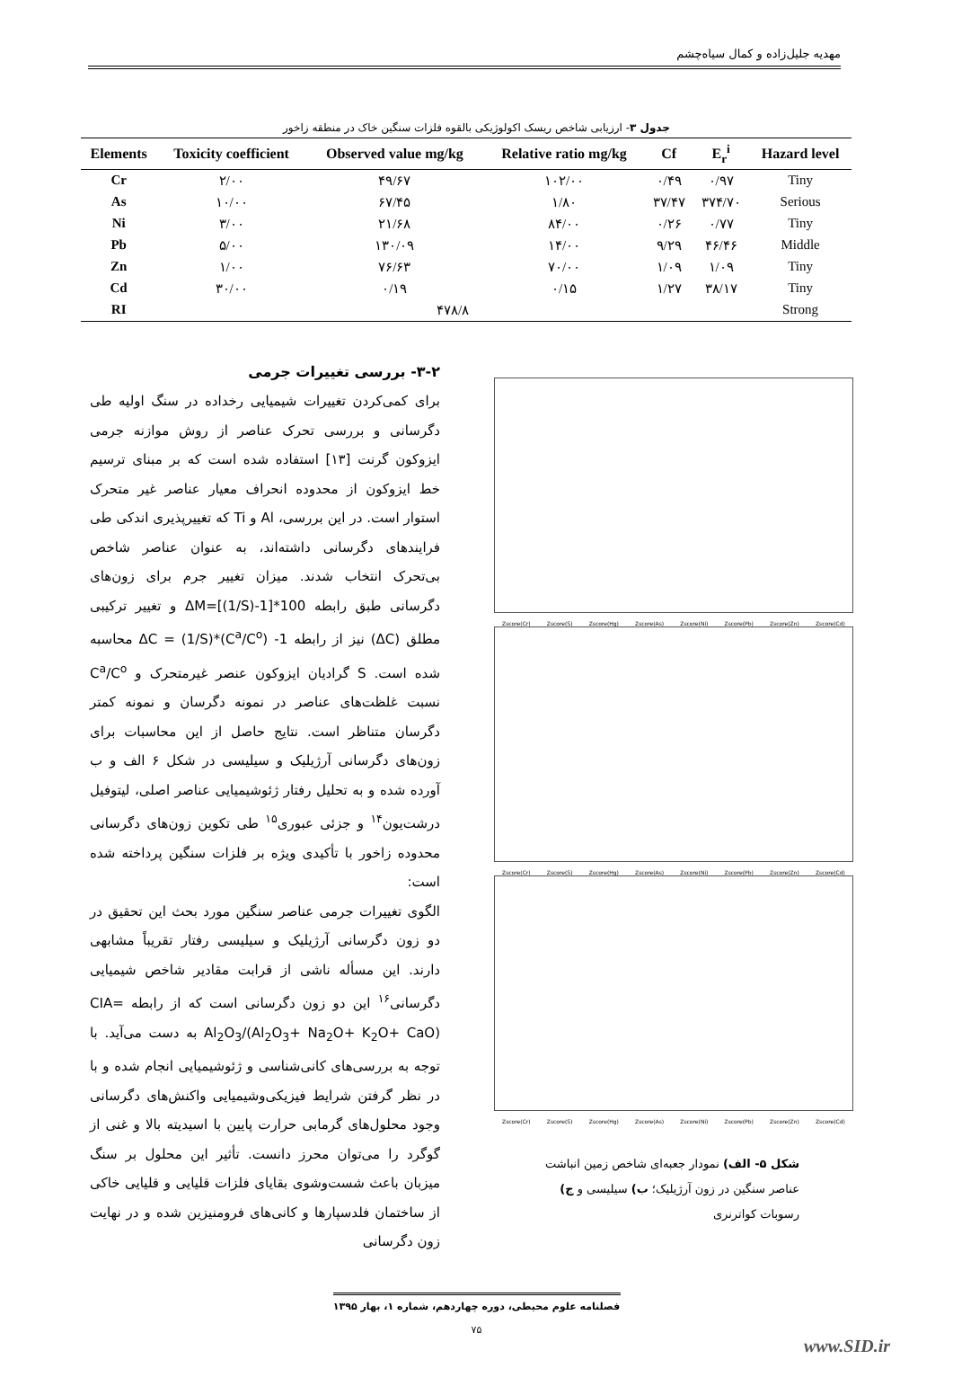مهدیه جلیل‌زاده و کمال سیاه‌چشم
جدول ۳- ارزیابی شاخص ریسک اکولوژیکی بالقوه فلزات سنگین خاک در منطقه زاخور
| Elements | Toxicity coefficient | Observed value mg/kg | Relative ratio mg/kg | Cf | E<sub>r</sub><sup>i</sup> | Hazard level |
| --- | --- | --- | --- | --- | --- | --- |
| Cr | ۲/۰۰ | ۴۹/۶۷ | ۱۰۲/۰۰ | ۰/۴۹ | ۰/۹۷ | Tiny |
| As | ۱۰/۰۰ | ۶۷/۴۵ | ۱/۸۰ | ۳۷/۴۷ | ۳۷۴/۷۰ | Serious |
| Ni | ۳/۰۰ | ۲۱/۶۸ | ۸۴/۰۰ | ۰/۲۶ | ۰/۷۷ | Tiny |
| Pb | ۵/۰۰ | ۱۳۰/۰۹ | ۱۴/۰۰ | ۹/۲۹ | ۴۶/۴۶ | Middle |
| Zn | ۱/۰۰ | ۷۶/۶۳ | ۷۰/۰۰ | ۱/۰۹ | ۱/۰۹ | Tiny |
| Cd | ۳۰/۰۰ | ۰/۱۹ | ۰/۱۵ | ۱/۲۷ | ۳۸/۱۷ | Tiny |
| RI | ۴۷۸/۸ | | | | | Strong |
۳-۲- بررسی تغییرات جرمی
برای کمی‌کردن تغییرات شیمیایی رخداده در سنگ اولیه طی دگرسانی و بررسی تحرک عناصر از روش موازنه جرمی ایزوکون گرنت [۱۳] استفاده شده است که بر مبنای ترسیم خط ایزوکون از محدوده انحراف معیار عناصر غیر متحرک استوار است. در این بررسی، Al و Ti که تغییرپذیری اندکی طی فرایندهای دگرسانی داشته‌اند، به عنوان عناصر شاخص بی‌تحرک انتخاب شدند. میزان تغییر جرم برای زون‌های دگرسانی طبق رابطه ΔM=[(1/S)-1]*100 و تغییر ترکیبی مطلق (ΔC) نیز از رابطه ΔC = (1/S)*(C<sup>a</sup>/C<sup>o</sup>) -1 محاسبه شده است. S گرادیان ایزوکون عنصر غیرمتحرک و C<sup>a</sup>/C<sup>o</sup> نسبت غلظت‌های عناصر در نمونه دگرسان و نمونه کمتر دگرسان متناظر است. نتایج حاصل از این محاسبات برای زون‌های دگرسانی آرژیلیک و سیلیسی در شکل ۶ الف و ب آورده شده و به تحلیل رفتار ژئوشیمیایی عناصر اصلی، لیتوفیل درشت‌یون<sup>۱۴</sup> و جزئی عبوری<sup>۱۵</sup> طی تکوین زون‌های دگرسانی محدوده زاخور با تأکیدی ویژه بر فلزات سنگین پرداخته شده است:
الگوی تغییرات جرمی عناصر سنگین مورد بحث این تحقیق در دو زون دگرسانی آرژیلیک و سیلیسی رفتار تقریباً مشابهی دارند. این مسأله ناشی از قرابت مقادیر شاخص شیمیایی دگرسانی<sup>۱۶</sup> این دو زون دگرسانی است که از رابطه CIA= Al<sub>2</sub>O<sub>3</sub>/(Al<sub>2</sub>O<sub>3</sub>+ Na<sub>2</sub>O+ K<sub>2</sub>O+ CaO) به دست می‌آید. با توجه به بررسی‌های کانی‌شناسی و ژئوشیمیایی انجام شده و با در نظر گرفتن شرایط فیزیکی‌وشیمیایی واکنش‌های دگرسانی وجود محلول‌های گرمابی حرارت پایین با اسیدیته بالا و غنی از گوگرد را می‌توان محرز دانست. تأثیر این محلول بر سنگ میزبان باعث شست‌وشوی بقایای فلزات قلیایی و قلیایی خاکی از ساختمان فلدسپارها و کانی‌های فرومنیزین شده و در نهایت زون دگرسانی
Zscore(Cr) Zscore(S) Zscore(Hg) Zscore(As) Zscore(Ni) Zscore(Pb) Zscore(Zn) Zscore(Cd)
Zscore(Cr) Zscore(S) Zscore(Hg) Zscore(As) Zscore(Ni) Zscore(Pb) Zscore(Zn) Zscore(Cd)
Zscore(Cr) Zscore(S) Zscore(Hg) Zscore(As) Zscore(Ni) Zscore(Pb) Zscore(Zn) Zscore(Cd)
شکل ۵- الف) نمودار جعبه‌ای شاخص زمین انباشت عناصر سنگین در زون آرژیلیک؛ ب) سیلیسی و ج) رسوبات کواترنری
فصلنامه علوم محیطی، دوره چهاردهم، شماره ۱، بهار ۱۳۹۵
۷۵
www.SID.ir